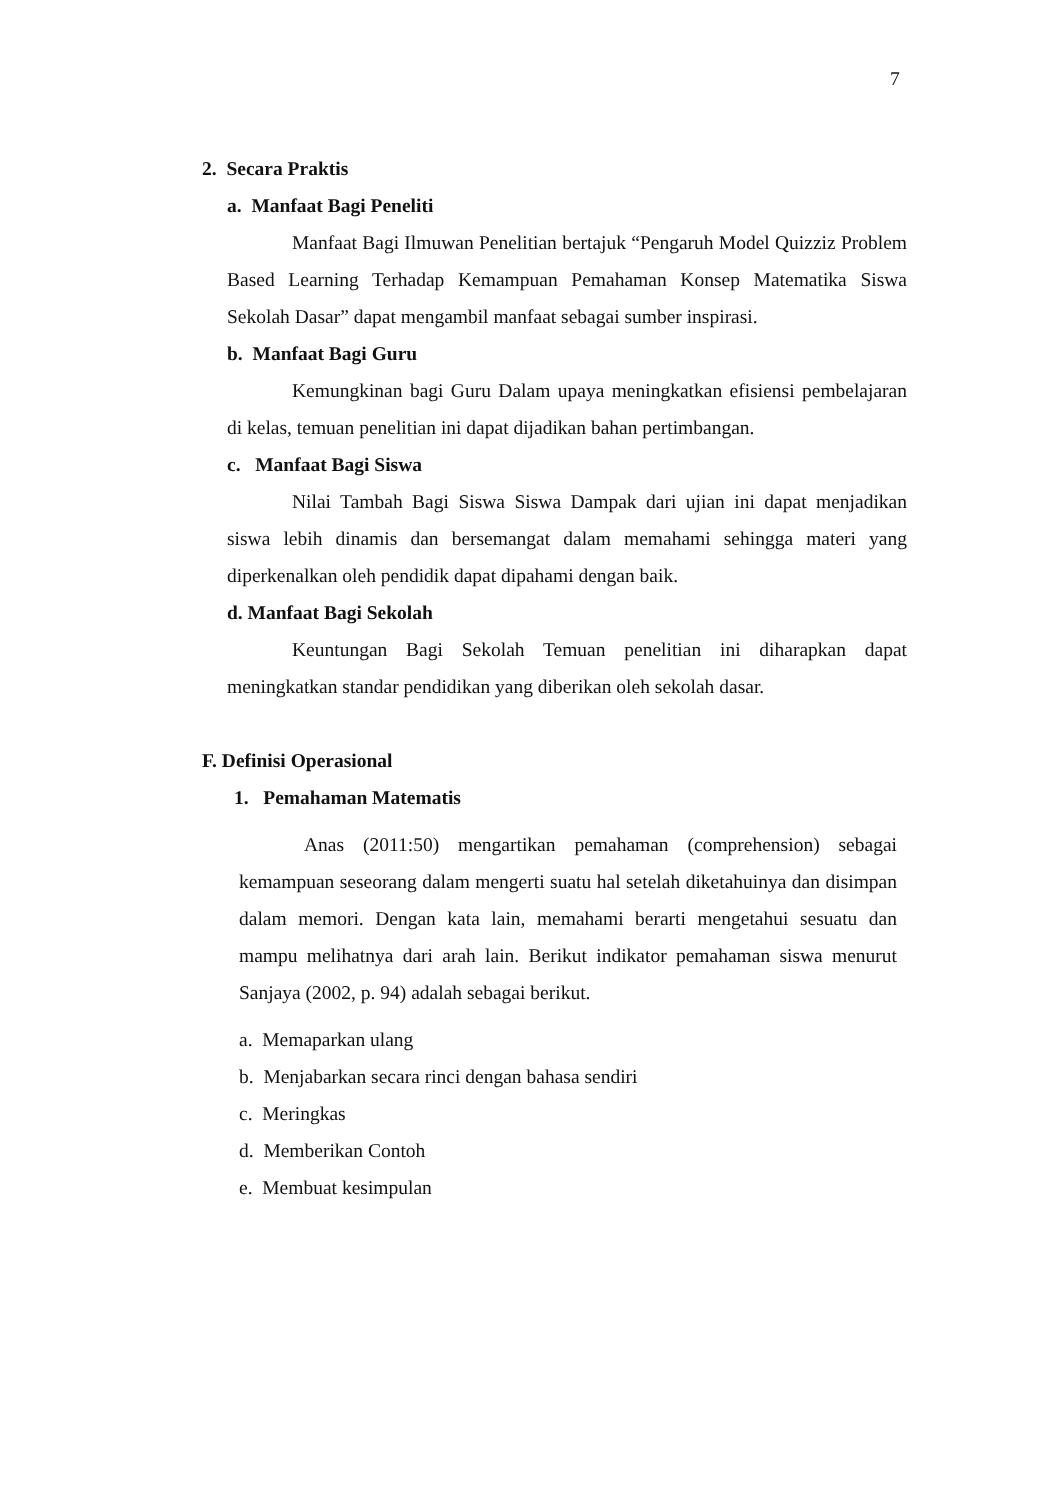7
2. Secara Praktis
a. Manfaat Bagi Peneliti
Manfaat Bagi Ilmuwan Penelitian bertajuk “Pengaruh Model Quizziz Problem Based Learning Terhadap Kemampuan Pemahaman Konsep Matematika Siswa Sekolah Dasar” dapat mengambil manfaat sebagai sumber inspirasi.
b. Manfaat Bagi Guru
Kemungkinan bagi Guru Dalam upaya meningkatkan efisiensi pembelajaran di kelas, temuan penelitian ini dapat dijadikan bahan pertimbangan.
c. Manfaat Bagi Siswa
Nilai Tambah Bagi Siswa Siswa Dampak dari ujian ini dapat menjadikan siswa lebih dinamis dan bersemangat dalam memahami sehingga materi yang diperkenalkan oleh pendidik dapat dipahami dengan baik.
d. Manfaat Bagi Sekolah
Keuntungan Bagi Sekolah Temuan penelitian ini diharapkan dapat meningkatkan standar pendidikan yang diberikan oleh sekolah dasar.
F. Definisi Operasional
1. Pemahaman Matematis
Anas (2011:50) mengartikan pemahaman (comprehension) sebagai kemampuan seseorang dalam mengerti suatu hal setelah diketahuinya dan disimpan dalam memori. Dengan kata lain, memahami berarti mengetahui sesuatu dan mampu melihatnya dari arah lain. Berikut indikator pemahaman siswa menurut Sanjaya (2002, p. 94) adalah sebagai berikut.
a. Memaparkan ulang
b. Menjabarkan secara rinci dengan bahasa sendiri
c. Meringkas
d. Memberikan Contoh
e. Membuat kesimpulan